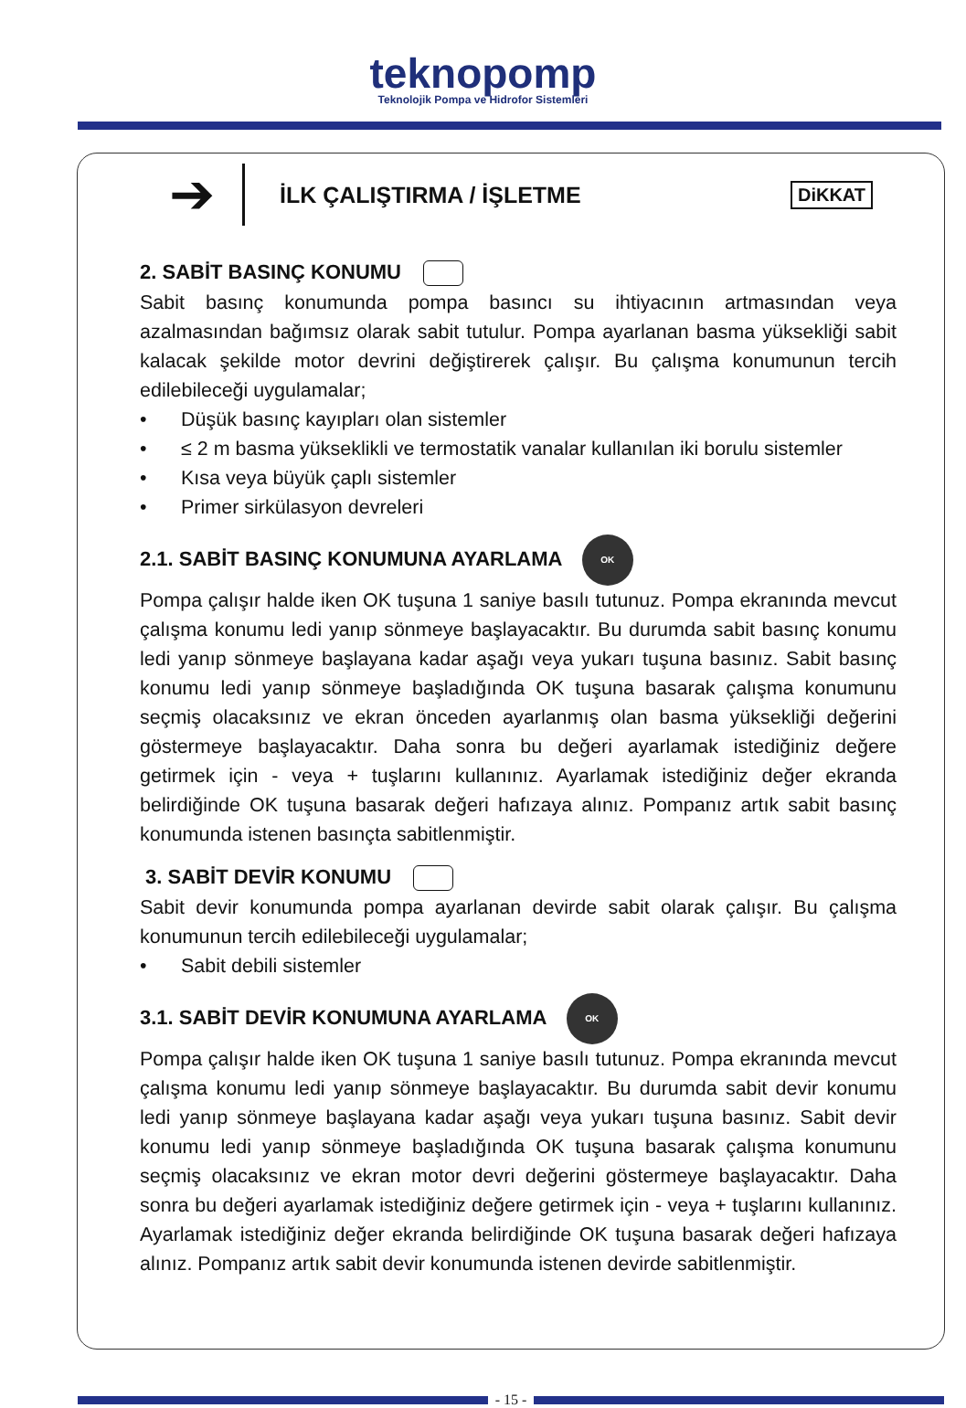teknopomp
Teknolojik Pompa ve Hidrofor Sistemleri
➔
İLK ÇALIŞTIRMA / İŞLETME
DiKKAT
2. SABİT BASINÇ KONUMU
Sabit basınç konumunda pompa basıncı su ihtiyacının artmasından veya azalmasından bağımsız olarak sabit tutulur. Pompa ayarlanan basma yüksekliği sabit kalacak şekilde motor devrini değiştirerek çalışır. Bu çalışma konumunun tercih edilebileceği uygulamalar;
• Düşük basınç kayıpları olan sistemler
• ≤ 2 m basma yükseklikli ve termostatik vanalar kullanılan iki borulu sistemler
• Kısa veya büyük çaplı sistemler
• Primer sirkülasyon devreleri
2.1. SABİT BASINÇ KONUMUNA AYARLAMA OK
Pompa çalışır halde iken OK tuşuna 1 saniye basılı tutunuz. Pompa ekranında mevcut çalışma konumu ledi yanıp sönmeye başlayacaktır. Bu durumda sabit basınç konumu ledi yanıp sönmeye başlayana kadar aşağı veya yukarı tuşuna basınız. Sabit basınç konumu ledi yanıp sönmeye başladığında OK tuşuna basarak çalışma konumunu seçmiş olacaksınız ve ekran önceden ayarlanmış olan basma yüksekliği değerini göstermeye başlayacaktır. Daha sonra bu değeri ayarlamak istediğiniz değere getirmek için - veya + tuşlarını kullanınız. Ayarlamak istediğiniz değer ekranda belirdiğinde OK tuşuna basarak değeri hafızaya alınız. Pompanız artık sabit basınç konumunda istenen basınçta sabitlenmiştir.
3. SABİT DEVİR KONUMU
Sabit devir konumunda pompa ayarlanan devirde sabit olarak çalışır. Bu çalışma konumunun tercih edilebileceği uygulamalar;
• Sabit debili sistemler
3.1. SABİT DEVİR KONUMUNA AYARLAMA OK
Pompa çalışır halde iken OK tuşuna 1 saniye basılı tutunuz. Pompa ekranında mevcut çalışma konumu ledi yanıp sönmeye başlayacaktır. Bu durumda sabit devir konumu ledi yanıp sönmeye başlayana kadar aşağı veya yukarı tuşuna basınız. Sabit devir konumu ledi yanıp sönmeye başladığında OK tuşuna basarak çalışma konumunu seçmiş olacaksınız ve ekran motor devri değerini göstermeye başlayacaktır. Daha sonra bu değeri ayarlamak istediğiniz değere getirmek için - veya + tuşlarını kullanınız. Ayarlamak istediğiniz değer ekranda belirdiğinde OK tuşuna basarak değeri hafızaya alınız. Pompanız artık sabit devir konumunda istenen devirde sabitlenmiştir.
- 15 -